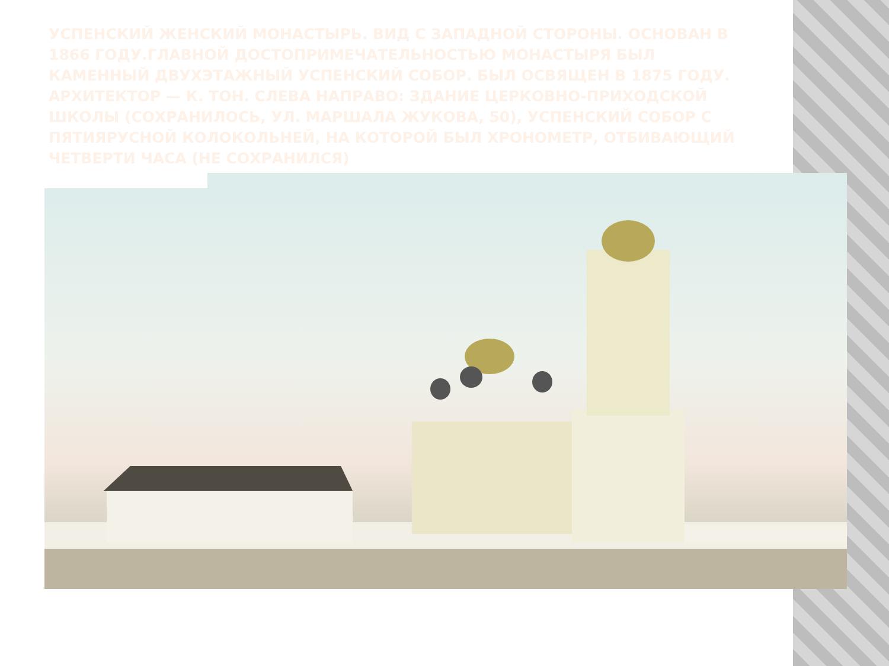УСПЕНСКИЙ ЖЕНСКИЙ МОНАСТЫРЬ. ВИД С ЗАПАДНОЙ СТОРОНЫ. ОСНОВАН В 1866 ГОДУ.ГЛАВНОЙ ДОСТОПРИМЕЧАТЕЛЬНОСТЬЮ МОНАСТЫРЯ БЫЛ КАМЕННЫЙ ДВУХЭТАЖНЫЙ УСПЕНСКИЙ СОБОР. БЫЛ ОСВЯЩЕН В 1875 ГОДУ. АРХИТЕКТОР — К. ТОН. СЛЕВА НАПРАВО: ЗДАНИЕ ЦЕРКОВНО-ПРИХОДСКОЙ ШКОЛЫ (СОХРАНИЛОСЬ, УЛ. МАРШАЛА ЖУКОВА, 50), УСПЕНСКИЙ СОБОР С ПЯТИЯРУСНОЙ КОЛОКОЛЬНЕЙ, НА КОТОРОЙ БЫЛ ХРОНОМЕТР, ОТБИВАЮЩИЙ ЧЕТВЕРТИ ЧАСА (НЕ СОХРАНИЛСЯ)